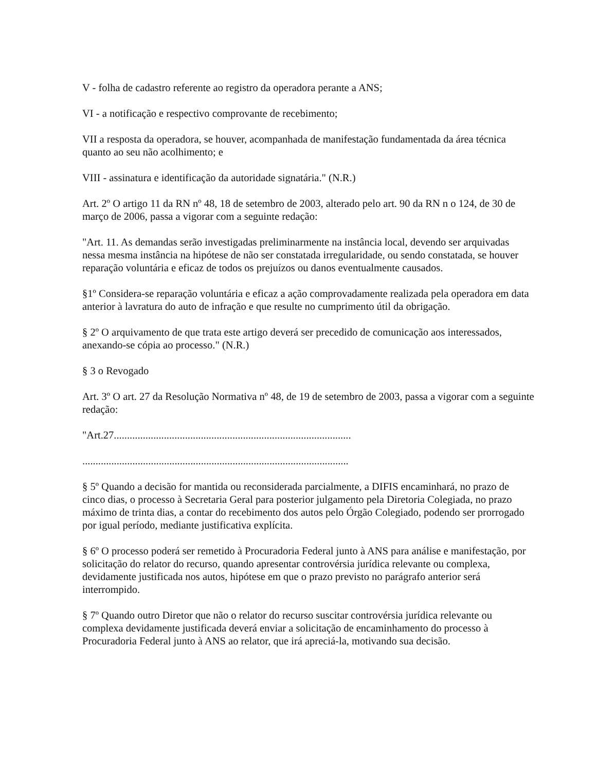V - folha de cadastro referente ao registro da operadora perante a ANS;
VI - a notificação e respectivo comprovante de recebimento;
VII a resposta da operadora, se houver, acompanhada de manifestação fundamentada da área técnica quanto ao seu não acolhimento; e
VIII - assinatura e identificação da autoridade signatária." (N.R.)
Art. 2º O artigo 11 da RN nº 48, 18 de setembro de 2003, alterado pelo art. 90 da RN n o 124, de 30 de março de 2006, passa a vigorar com a seguinte redação:
"Art. 11. As demandas serão investigadas preliminarmente na instância local, devendo ser arquivadas nessa mesma instância na hipótese de não ser constatada irregularidade, ou sendo constatada, se houver reparação voluntária e eficaz de todos os prejuízos ou danos eventualmente causados.
§1º Considera-se reparação voluntária e eficaz a ação comprovadamente realizada pela operadora em data anterior à lavratura do auto de infração e que resulte no cumprimento útil da obrigação.
§ 2º O arquivamento de que trata este artigo deverá ser precedido de comunicação aos interessados, anexando-se cópia ao processo." (N.R.)
§ 3 o Revogado
Art. 3º O art. 27 da Resolução Normativa nº 48, de 19 de setembro de 2003, passa a vigorar com a seguinte redação:
"Art.27..........................................................................................
.....................................................................................................
§ 5º Quando a decisão for mantida ou reconsiderada parcialmente, a DIFIS encaminhará, no prazo de cinco dias, o processo à Secretaria Geral para posterior julgamento pela Diretoria Colegiada, no prazo máximo de trinta dias, a contar do recebimento dos autos pelo Órgão Colegiado, podendo ser prorrogado por igual período, mediante justificativa explícita.
§ 6º O processo poderá ser remetido à Procuradoria Federal junto à ANS para análise e manifestação, por solicitação do relator do recurso, quando apresentar controvérsia jurídica relevante ou complexa, devidamente justificada nos autos, hipótese em que o prazo previsto no parágrafo anterior será interrompido.
§ 7º Quando outro Diretor que não o relator do recurso suscitar controvérsia jurídica relevante ou complexa devidamente justificada deverá enviar a solicitação de encaminhamento do processo à Procuradoria Federal junto à ANS ao relator, que irá apreciá-la, motivando sua decisão.